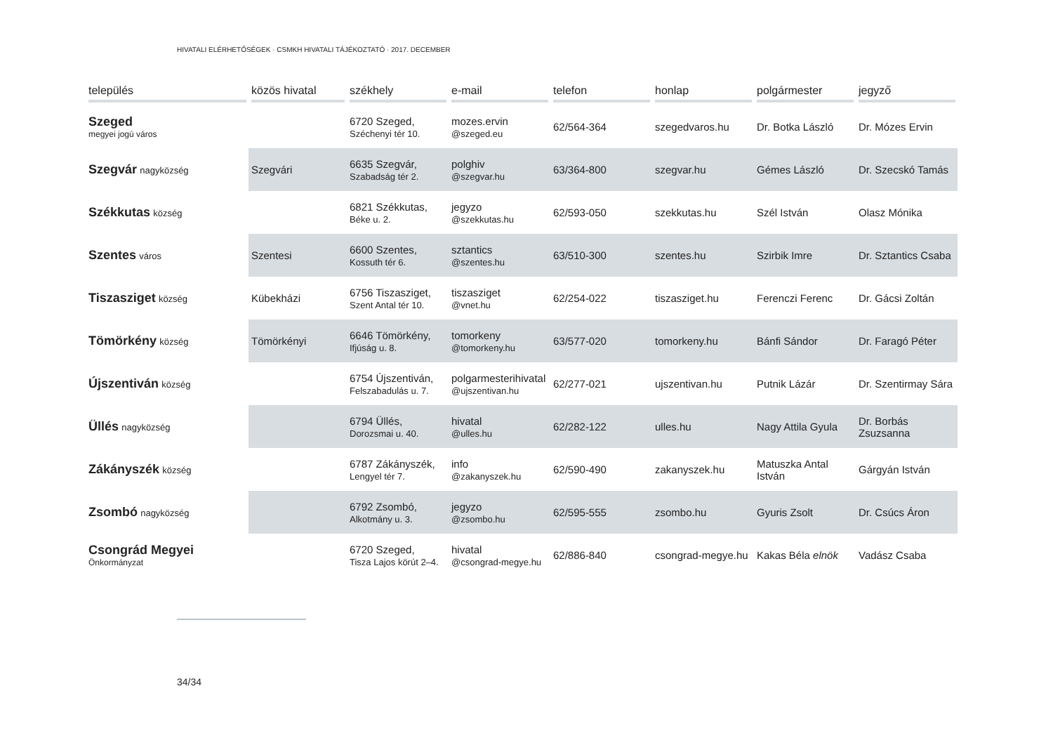HIVATALI ELÉRHETŐSÉGEK · CSMKH HIVATALI TÁJÉKOZTATÓ · 2017. DECEMBER
| település | közös hivatal | székhely | e-mail | telefon | honlap | polgármester | jegyző |
| --- | --- | --- | --- | --- | --- | --- | --- |
| Szeged megyei jogú város | | 6720 Szeged, Széchenyi tér 10. | mozes.ervin @szeged.eu | 62/564-364 | szegedvaros.hu | Dr. Botka László | Dr. Mózes Ervin |
| Szegvár nagyközség | Szegvári | 6635 Szegvár, Szabadság tér 2. | polghiv @szegvar.hu | 63/364-800 | szegvar.hu | Gémes László | Dr. Szecskó Tamás |
| Székkutas község | | 6821 Székkutas, Béke u. 2. | jegyzo @szekkutas.hu | 62/593-050 | szekkutas.hu | Szél István | Olasz Mónika |
| Szentes város | Szentesi | 6600 Szentes, Kossuth tér 6. | sztantics @szentes.hu | 63/510-300 | szentes.hu | Szirbik Imre | Dr. Sztantics Csaba |
| Tiszasziget község | Kübekházi | 6756 Tiszasziget, Szent Antal tér 10. | tiszasziget @vnet.hu | 62/254-022 | tiszasziget.hu | Ferenczi Ferenc | Dr. Gácsi Zoltán |
| Tömörkény község | Tömörkényi | 6646 Tömörkény, Ifjúság u. 8. | tomorkeny @tomorkeny.hu | 63/577-020 | tomorkeny.hu | Bánfi Sándor | Dr. Faragó Péter |
| Újszentiván község | | 6754 Újszentiván, Felszabadulás u. 7. | polgarmesterihivatal @ujszentivan.hu | 62/277-021 | ujszentivan.hu | Putnik Lázár | Dr. Szentirmay Sára |
| Üllés nagyközség | | 6794 Üllés, Dorozsmai u. 40. | hivatal @ulles.hu | 62/282-122 | ulles.hu | Nagy Attila Gyula | Dr. Borbás Zsuzsanna |
| Zákányszék község | | 6787 Zákányszék, Lengyel tér 7. | info @zakanyszek.hu | 62/590-490 | zakanyszek.hu | Matuszka Antal István | Gárgyán István |
| Zsombó nagyközség | | 6792 Zsombó, Alkotmány u. 3. | jegyzo @zsombo.hu | 62/595-555 | zsombo.hu | Gyuris Zsolt | Dr. Csúcs Áron |
| Csongrád Megyei Önkormányzat | | 6720 Szeged, Tisza Lajos körút 2–4. | hivatal @csongrad-megye.hu | 62/886-840 | csongrad-megye.hu | Kakas Béla elnök | Vadász Csaba |
34/34